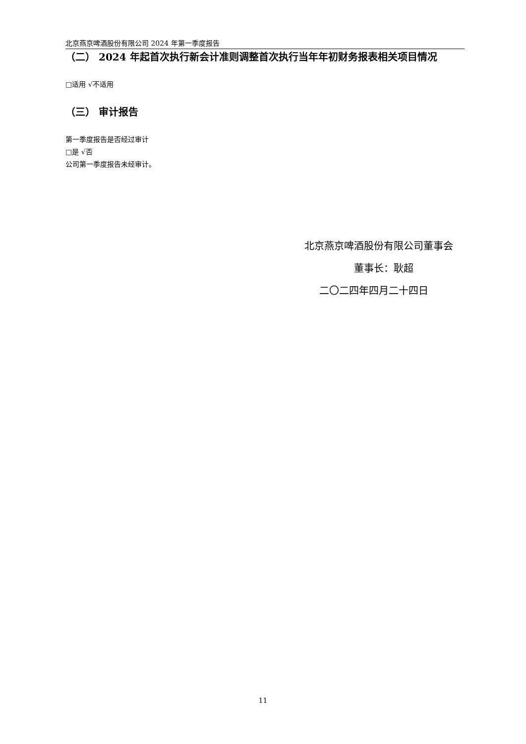北京燕京啤酒股份有限公司 2024 年第一季度报告
（二） 2024 年起首次执行新会计准则调整首次执行当年年初财务报表相关项目情况
□适用 √不适用
（三） 审计报告
第一季度报告是否经过审计
□是 √否
公司第一季度报告未经审计。
北京燕京啤酒股份有限公司董事会
董事长：耿超
二〇二四年四月二十四日
11